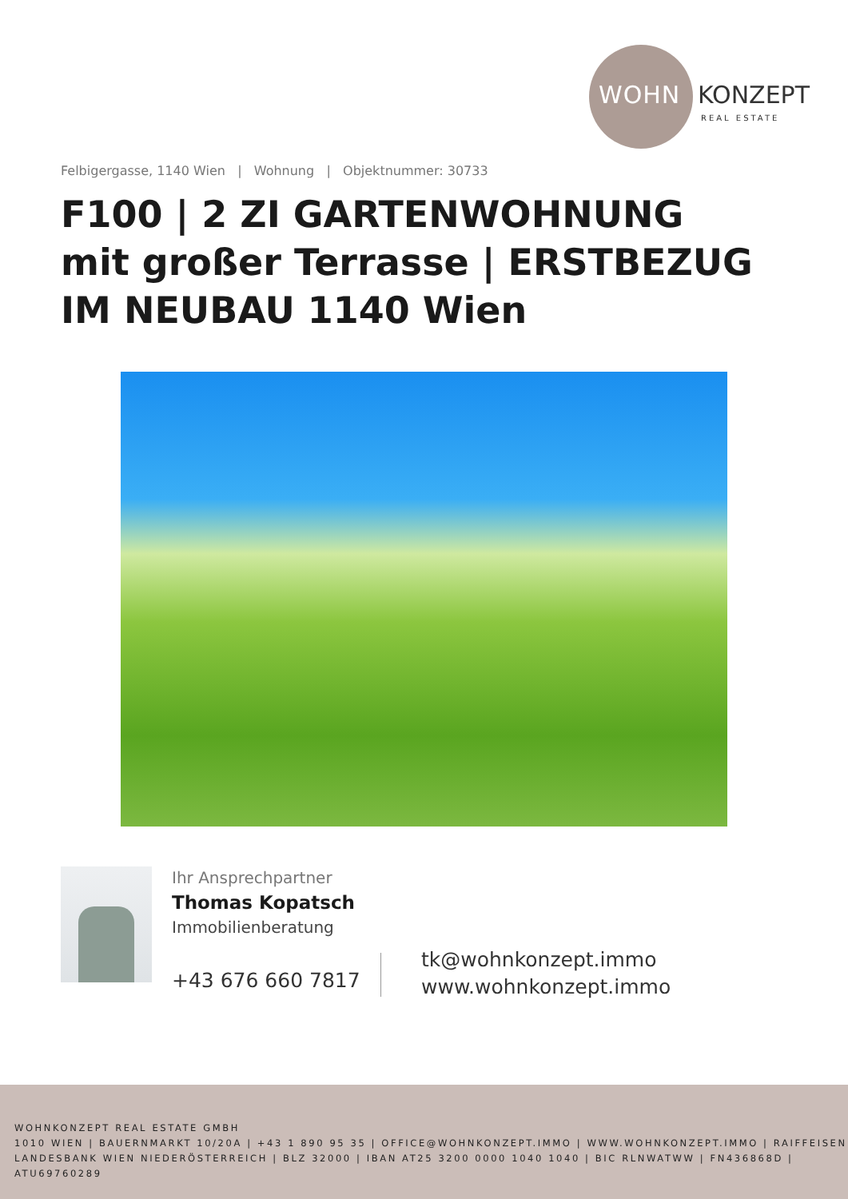WOHN KONZEPT
REAL ESTATE
Felbigergasse, 1140 Wien | Wohnung | Objektnummer: 30733
F100 | 2 ZI GARTENWOHNUNG mit großer Terrasse | ERSTBEZUG IM NEUBAU 1140 Wien
Ihr Ansprechpartner
Thomas Kopatsch
Immobilienberatung
+43 676 660 7817
tk@wohnkonzept.immo
www.wohnkonzept.immo
WOHNKONZEPT REAL ESTATE GMBH
1010 WIEN | BAUERNMARKT 10/20A | +43 1 890 95 35 | OFFICE@WOHNKONZEPT.IMMO | WWW.WOHNKONZEPT.IMMO | RAIFFEISEN LANDESBANK WIEN NIEDERÖSTERREICH | BLZ 32000 | IBAN AT25 3200 0000 1040 1040 | BIC RLNWATWW | FN436868D | ATU69760289